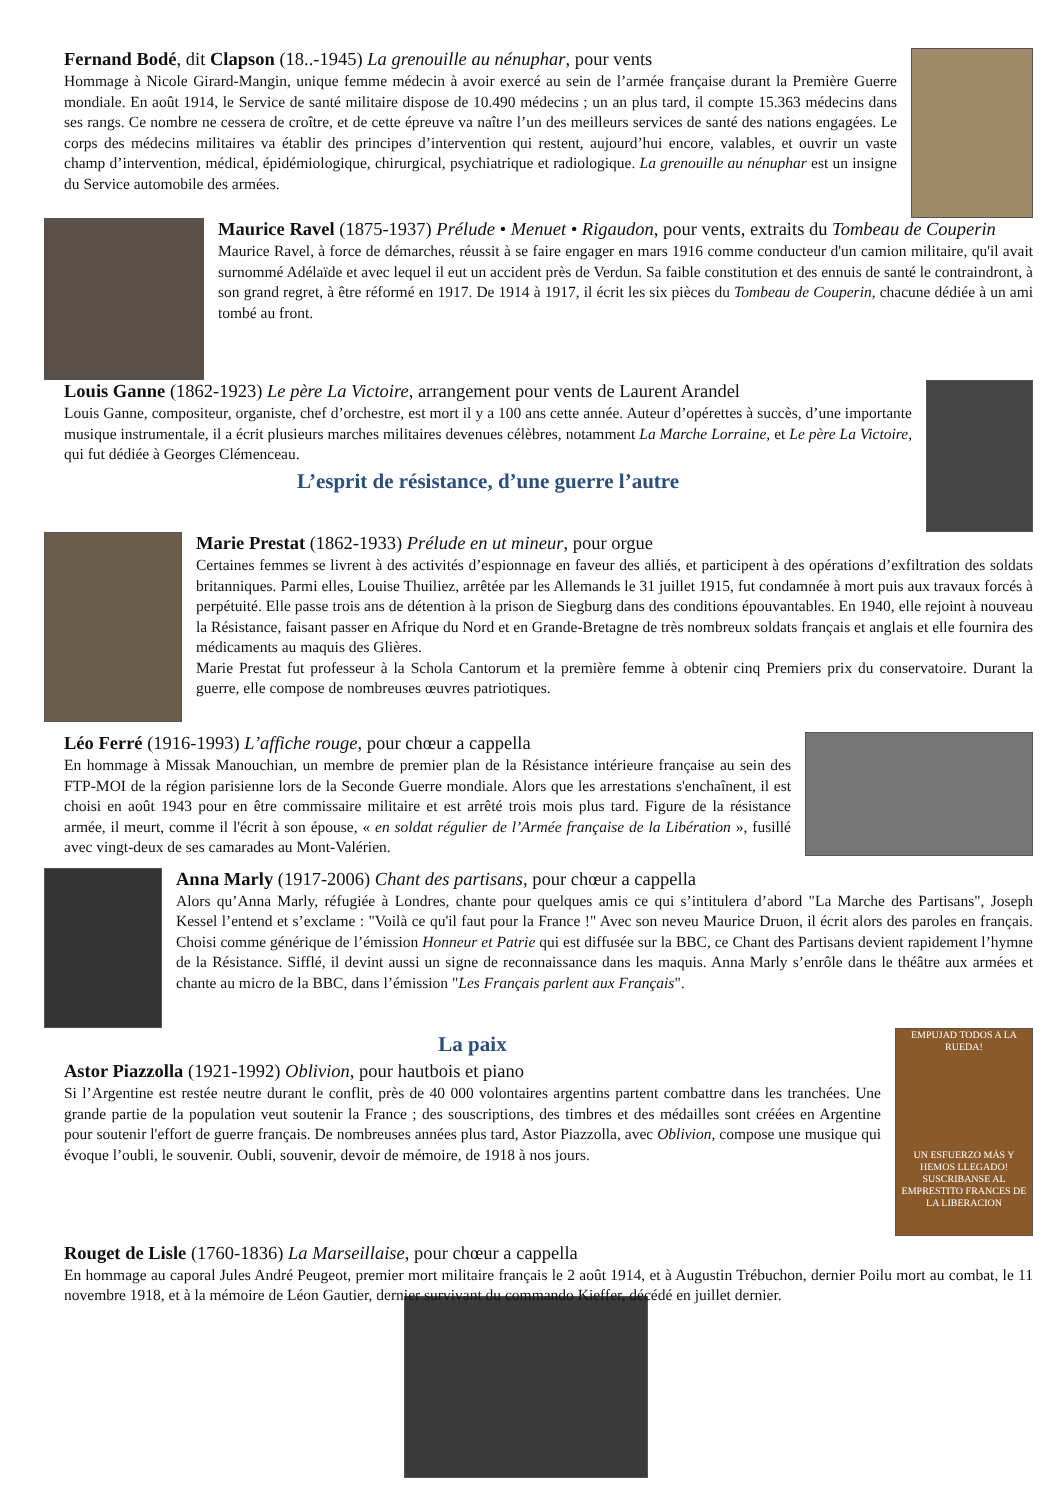Fernand Bodé, dit Clapson (18..-1945) La grenouille au nénuphar, pour vents
Hommage à Nicole Girard-Mangin, unique femme médecin à avoir exercé au sein de l’armée française durant la Première Guerre mondiale. En août 1914, le Service de santé militaire dispose de 10.490 médecins ; un an plus tard, il compte 15.363 médecins dans ses rangs. Ce nombre ne cessera de croître, et de cette épreuve va naître l’un des meilleurs services de santé des nations engagées. Le corps des médecins militaires va établir des principes d’intervention qui restent, aujourd’hui encore, valables, et ouvrir un vaste champ d’intervention, médical, épidémiologique, chirurgical, psychiatrique et radiologique. La grenouille au nénuphar est un insigne du Service automobile des armées.
Maurice Ravel (1875-1937) Prélude • Menuet • Rigaudon, pour vents, extraits du Tombeau de Couperin
Maurice Ravel, à force de démarches, réussit à se faire engager en mars 1916 comme conducteur d'un camion militaire, qu'il avait surnommé Adélaïde et avec lequel il eut un accident près de Verdun. Sa faible constitution et des ennuis de santé le contraindront, à son grand regret, à être réformé en 1917. De 1914 à 1917, il écrit les six pièces du Tombeau de Couperin, chacune dédiée à un ami tombé au front.
Louis Ganne (1862-1923) Le père La Victoire, arrangement pour vents de Laurent Arandel
Louis Ganne, compositeur, organiste, chef d’orchestre, est mort il y a 100 ans cette année. Auteur d’opérettes à succès, d’une importante musique instrumentale, il a écrit plusieurs marches militaires devenues célèbres, notamment La Marche Lorraine, et Le père La Victoire, qui fut dédiée à Georges Clémenceau.
L’esprit de résistance, d’une guerre l’autre
Marie Prestat (1862-1933) Prélude en ut mineur, pour orgue
Certaines femmes se livrent à des activités d’espionnage en faveur des alliés, et participent à des opérations d’exfiltration des soldats britanniques. Parmi elles, Louise Thuiliez, arrêtée par les Allemands le 31 juillet 1915, fut condamnée à mort puis aux travaux forcés à perpétuité. Elle passe trois ans de détention à la prison de Siegburg dans des conditions épouvantables. En 1940, elle rejoint à nouveau la Résistance, faisant passer en Afrique du Nord et en Grande-Bretagne de très nombreux soldats français et anglais et elle fournira des médicaments au maquis des Glières.
Marie Prestat fut professeur à la Schola Cantorum et la première femme à obtenir cinq Premiers prix du conservatoire. Durant la guerre, elle compose de nombreuses œuvres patriotiques.
Léo Ferré (1916-1993) L’affiche rouge, pour chœur a cappella
En hommage à Missak Manouchian, un membre de premier plan de la Résistance intérieure française au sein des FTP-MOI de la région parisienne lors de la Seconde Guerre mondiale. Alors que les arrestations s'enchaînent, il est choisi en août 1943 pour en être commissaire militaire et est arrêté trois mois plus tard. Figure de la résistance armée, il meurt, comme il l'écrit à son épouse, « en soldat régulier de l’Armée française de la Libération », fusillé avec vingt-deux de ses camarades au Mont-Valérien.
Anna Marly (1917-2006) Chant des partisans, pour chœur a cappella
Alors qu’Anna Marly, réfugiée à Londres, chante pour quelques amis ce qui s’intitulera d’abord "La Marche des Partisans", Joseph Kessel l’entend et s’exclame : "Voilà ce qu'il faut pour la France !" Avec son neveu Maurice Druon, il écrit alors des paroles en français. Choisi comme générique de l’émission Honneur et Patrie qui est diffusée sur la BBC, ce Chant des Partisans devient rapidement l’hymne de la Résistance. Sifflé, il devint aussi un signe de reconnaissance dans les maquis. Anna Marly s’enrôle dans le théâtre aux armées et chante au micro de la BBC, dans l’émission "Les Français parlent aux Français".
La paix
Astor Piazzolla (1921-1992) Oblivion, pour hautbois et piano
Si l’Argentine est restée neutre durant le conflit, près de 40 000 volontaires argentins partent combattre dans les tranchées. Une grande partie de la population veut soutenir la France ; des souscriptions, des timbres et des médailles sont créées en Argentine pour soutenir l'effort de guerre français. De nombreuses années plus tard, Astor Piazzolla, avec Oblivion, compose une musique qui évoque l’oubli, le souvenir. Oubli, souvenir, devoir de mémoire, de 1918 à nos jours.
EMPUJAD TODOS A LA RUEDA!
UN ESFUERZO MÁS Y HEMOS LLEGADO! SUSCRIBANSE AL EMPRESTITO FRANCES DE LA LIBERACION
Rouget de Lisle (1760-1836) La Marseillaise, pour chœur a cappella
En hommage au caporal Jules André Peugeot, premier mort militaire français le 2 août 1914, et à Augustin Trébuchon, dernier Poilu mort au combat, le 11 novembre 1918, et à la mémoire de Léon Gautier, dernier survivant du commando Kieffer, décédé en juillet dernier.